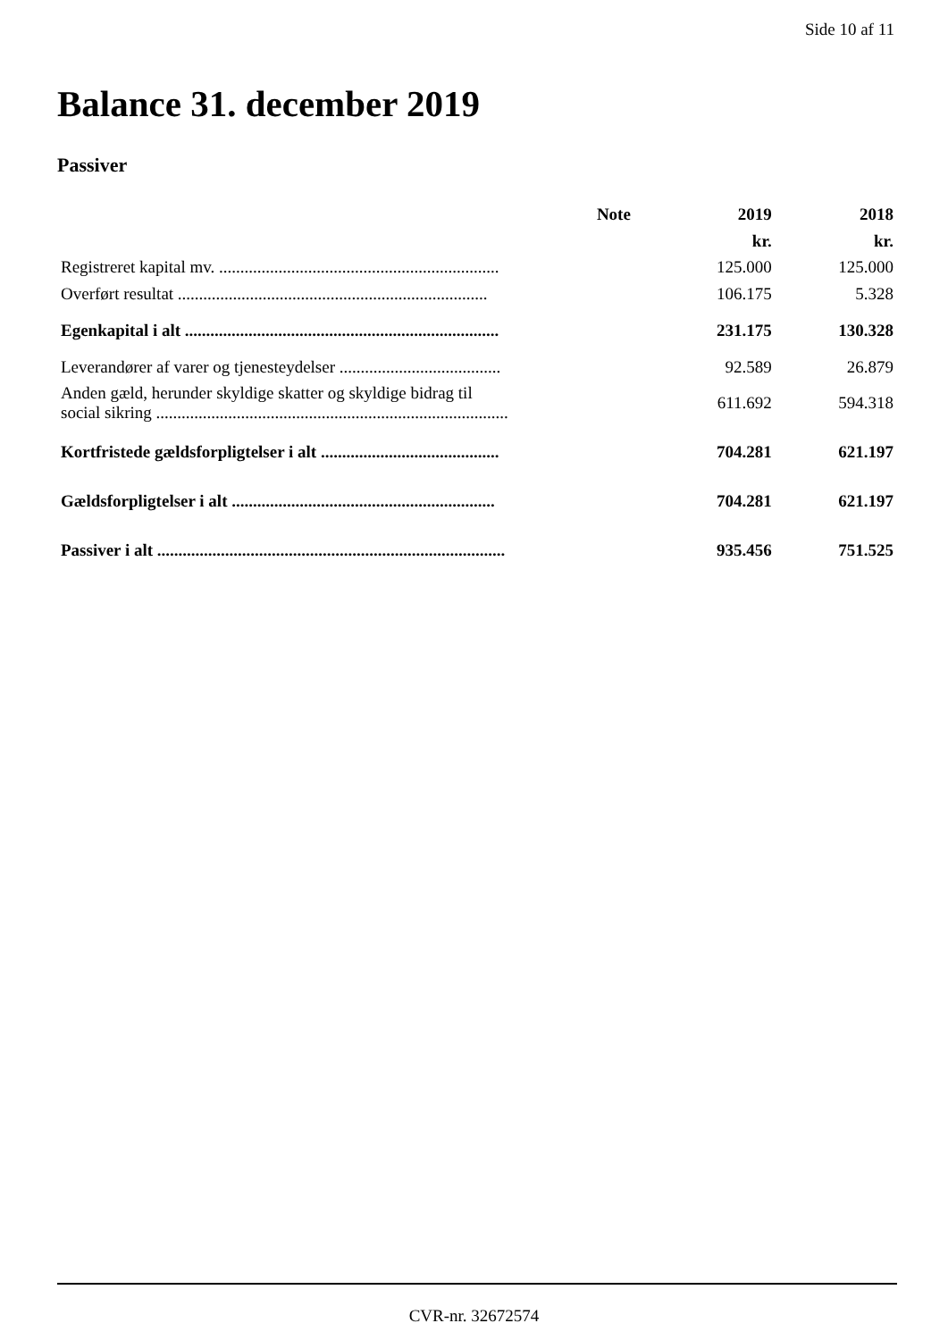Side 10 af 11
Balance 31. december 2019
Passiver
| | Note | 2019 | 2018 |
| --- | --- | --- | --- |
| | | kr. | kr. |
| Registreret kapital mv. .................................................................. | | 125.000 | 125.000 |
| Overført resultat ......................................................................... | | 106.175 | 5.328 |
| Egenkapital i alt .......................................................................... | | 231.175 | 130.328 |
| Leverandører af varer og tjenesteydelser ...................................... | | 92.589 | 26.879 |
| Anden gæld, herunder skyldige skatter og skyldige bidrag til social sikring ................................................................................... | | 611.692 | 594.318 |
| Kortfristede gældsforpligtelser i alt .......................................... | | 704.281 | 621.197 |
| Gældsforpligtelser i alt .............................................................. | | 704.281 | 621.197 |
| Passiver i alt .................................................................................. | | 935.456 | 751.525 |
CVR-nr. 32672574